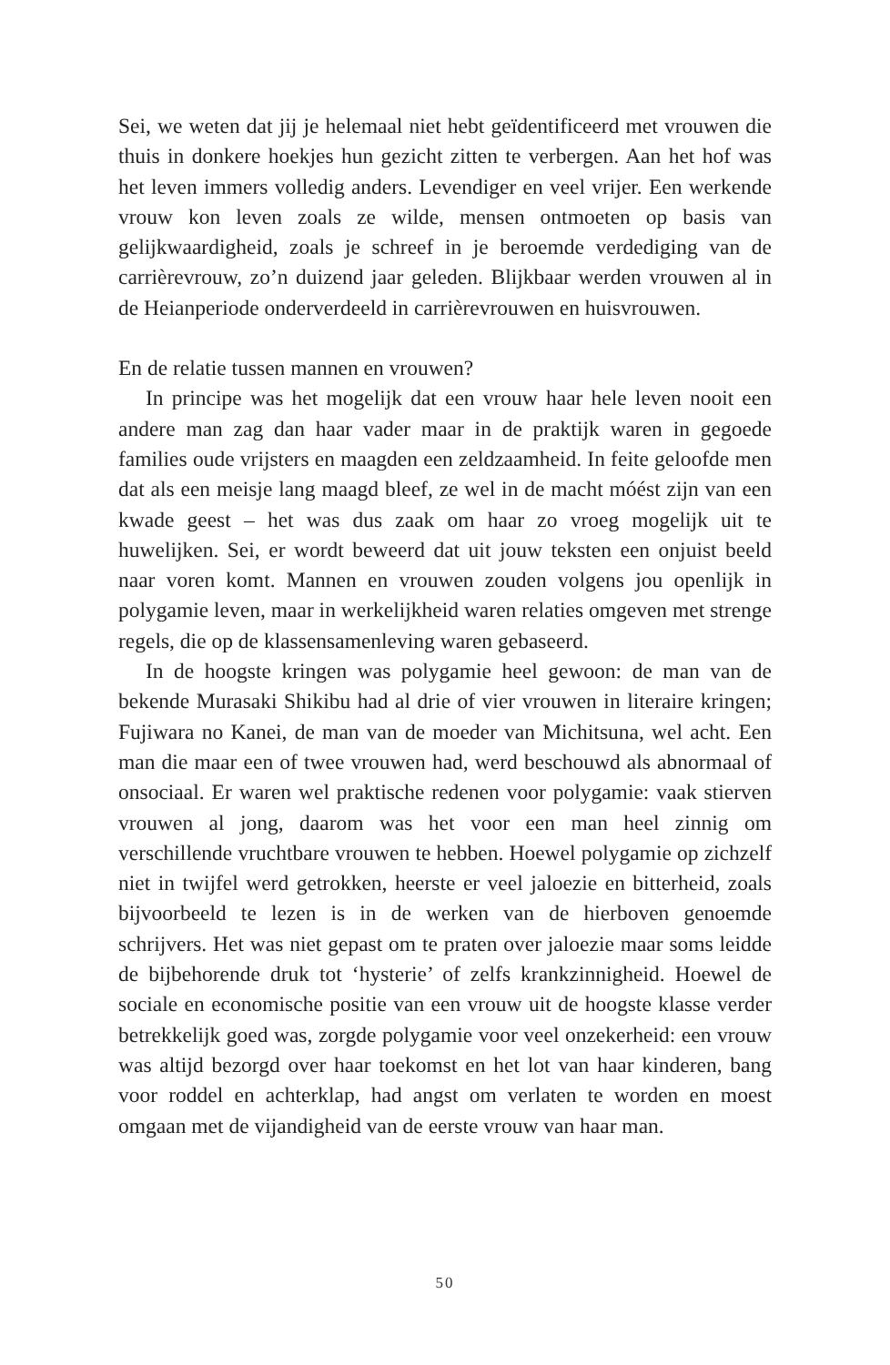Sei, we weten dat jij je helemaal niet hebt geïdentificeerd met vrouwen die thuis in donkere hoekjes hun gezicht zitten te verbergen. Aan het hof was het leven immers volledig anders. Levendiger en veel vrijer. Een werkende vrouw kon leven zoals ze wilde, mensen ontmoeten op basis van gelijkwaardigheid, zoals je schreef in je beroemde verdediging van de carrièrevrouw, zo’n duizend jaar geleden. Blijkbaar werden vrouwen al in de Heianperiode onderverdeeld in carrièrevrouwen en huisvrouwen.
En de relatie tussen mannen en vrouwen?
In principe was het mogelijk dat een vrouw haar hele leven nooit een andere man zag dan haar vader maar in de praktijk waren in gegoede families oude vrijsters en maagden een zeldzaamheid. In feite geloofde men dat als een meisje lang maagd bleef, ze wel in de macht móést zijn van een kwade geest – het was dus zaak om haar zo vroeg mogelijk uit te huwelijken. Sei, er wordt beweerd dat uit jouw teksten een onjuist beeld naar voren komt. Mannen en vrouwen zouden volgens jou openlijk in polygamie leven, maar in werkelijkheid waren relaties omgeven met strenge regels, die op de klassensamenleving waren gebaseerd.
In de hoogste kringen was polygamie heel gewoon: de man van de bekende Murasaki Shikibu had al drie of vier vrouwen in literaire kringen; Fujiwara no Kanei, de man van de moeder van Michitsuna, wel acht. Een man die maar een of twee vrouwen had, werd beschouwd als abnormaal of onsociaal. Er waren wel praktische redenen voor polygamie: vaak stierven vrouwen al jong, daarom was het voor een man heel zinnig om verschillende vruchtbare vrouwen te hebben. Hoewel polygamie op zichzelf niet in twijfel werd getrokken, heerste er veel jaloezie en bitterheid, zoals bijvoorbeeld te lezen is in de werken van de hierboven genoemde schrijvers. Het was niet gepast om te praten over jaloezie maar soms leidde de bijbehorende druk tot ‘hysterie’ of zelfs krankzinnigheid. Hoewel de sociale en economische positie van een vrouw uit de hoogste klasse verder betrekkelijk goed was, zorgde polygamie voor veel onzekerheid: een vrouw was altijd bezorgd over haar toekomst en het lot van haar kinderen, bang voor roddel en achterklap, had angst om verlaten te worden en moest omgaan met de vijandigheid van de eerste vrouw van haar man.
50